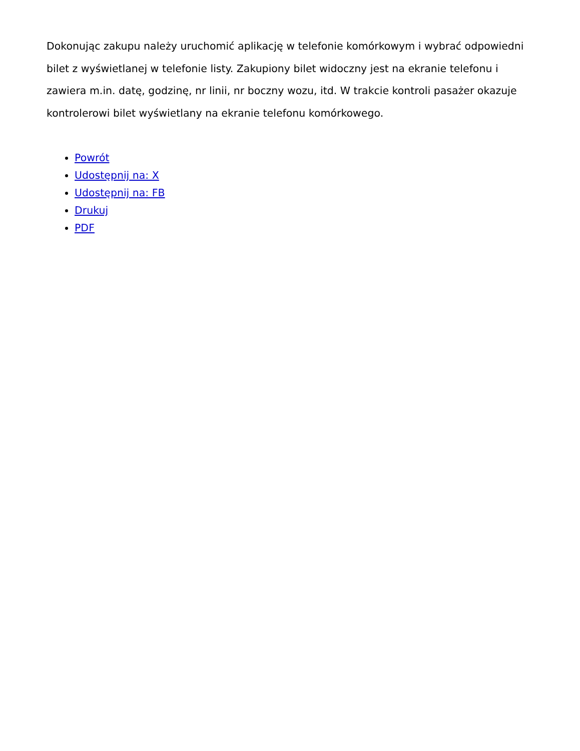Dokonując zakupu należy uruchomić aplikację w telefonie komórkowym i wybrać odpowiedni bilet z wyświetlanej w telefonie listy. Zakupiony bilet widoczny jest na ekranie telefonu i zawiera m.in. datę, godzinę, nr linii, nr boczny wozu, itd. W trakcie kontroli pasażer okazuje kontrolerowi bilet wyświetlany na ekranie telefonu komórkowego.
Powrót
Udostępnij na: X
Udostępnij na: FB
Drukuj
PDF